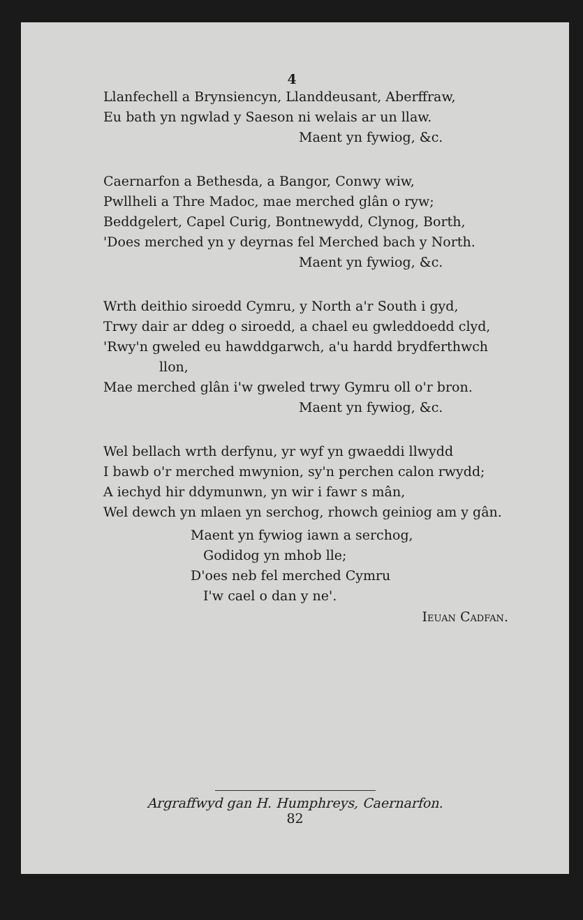4
Llanfechell a Brynsiencyn, Llanddeusant, Aberffraw,
Eu bath yn ngwlad y Saeson ni welais ar un llaw.
Maent yn fywiog, &c.
Caernarfon a Bethesda, a Bangor, Conwy wiw,
Pwllheli a Thre Madoc, mae merched glân o ryw;
Beddgelert, Capel Curig, Bontnewydd, Clynog, Borth,
'Does merched yn y deyrnas fel Merched bach y North.
Maent yn fywiog, &c.
Wrth deithio siroedd Cymru, y North a'r South i gyd,
Trwy dair ar ddeg o siroedd, a chael eu gwleddoedd clyd,
'Rwy'n gweled eu hawddgarwch, a'u hardd brydferthwch
llon,
Mae merched glân i'w gweled trwy Gymru oll o'r bron.
Maent yn fywiog, &c.
Wel bellach wrth derfynu, yr wyf yn gwaeddi llwydd
I bawb o'r merched mwynion, sy'n perchen calon rwydd;
A iechyd hir ddymunwn, yn wir i fawr s mân,
Wel dewch yn mlaen yn serchog, rhowch geiniog am y gân.
Maent yn fywiog iawn a serchog,
Godidog yn mhob lle;
D'oes neb fel merched Cymru
I'w cael o dan y ne'.
Ieuan Cadfan.
Argraffwyd gan H. Humphreys, Caernarfon.
82